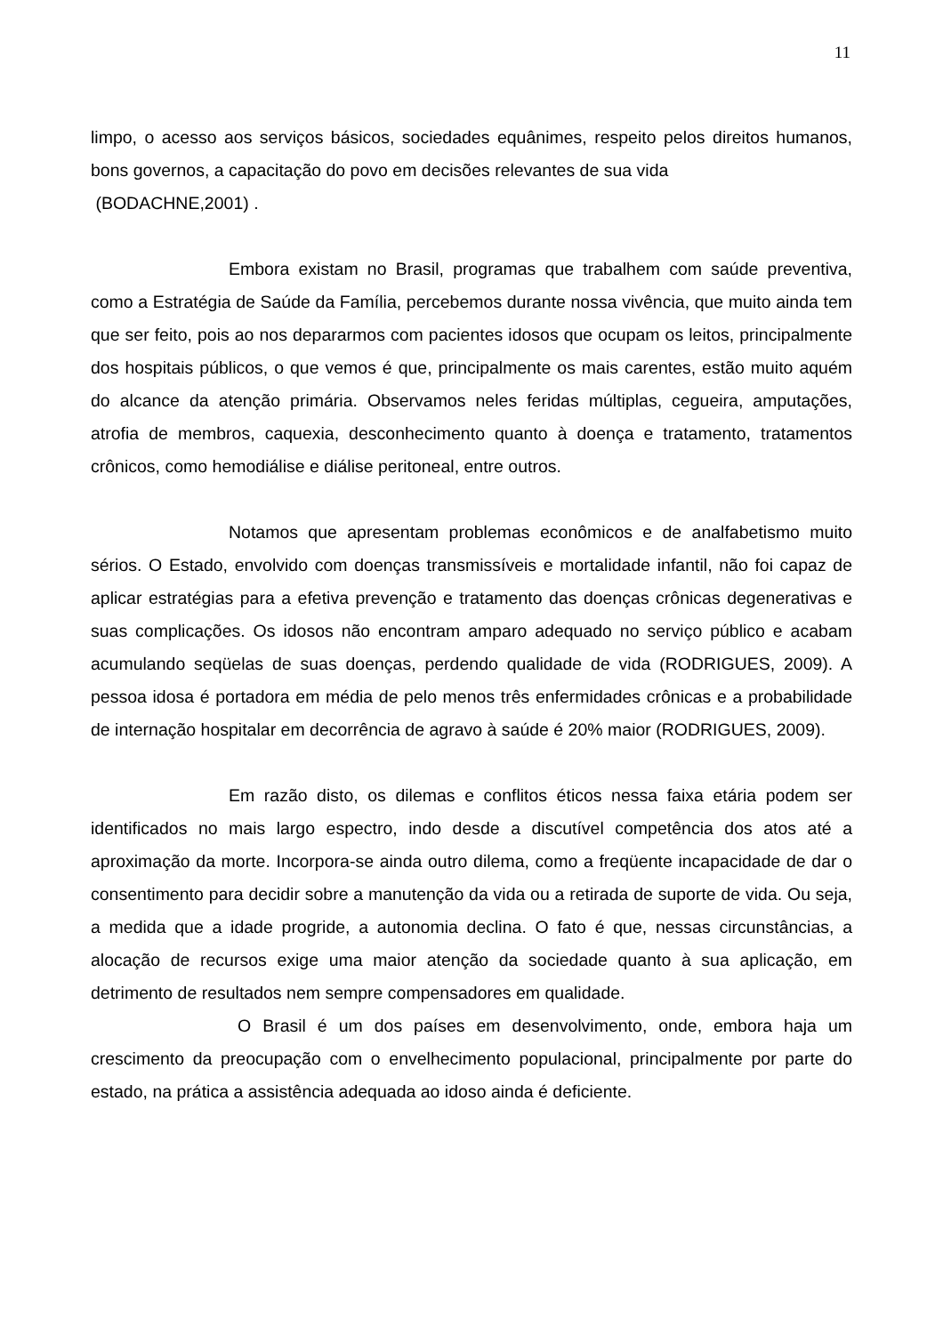11
limpo, o acesso aos serviços básicos, sociedades equânimes, respeito pelos direitos humanos, bons governos, a capacitação do povo em decisões relevantes de sua vida
(BODACHNE,2001) .
Embora existam no Brasil, programas que trabalhem com saúde preventiva, como a Estratégia de Saúde da Família, percebemos durante nossa vivência, que muito ainda tem que ser feito, pois ao nos depararmos com pacientes idosos que ocupam os leitos, principalmente dos hospitais públicos, o que vemos é que, principalmente os mais carentes, estão muito aquém do alcance da atenção primária. Observamos neles feridas múltiplas, cegueira, amputações, atrofia de membros, caquexia, desconhecimento quanto à doença e tratamento, tratamentos crônicos, como hemodiálise e diálise peritoneal, entre outros.
Notamos que apresentam problemas econômicos e de analfabetismo muito sérios. O Estado, envolvido com doenças transmissíveis e mortalidade infantil, não foi capaz de aplicar estratégias para a efetiva prevenção e tratamento das doenças crônicas degenerativas e suas complicações. Os idosos não encontram amparo adequado no serviço público e acabam acumulando seqüelas de suas doenças, perdendo qualidade de vida (RODRIGUES, 2009). A pessoa idosa é portadora em média de pelo menos três enfermidades crônicas e a probabilidade de internação hospitalar em decorrência de agravo à saúde é 20% maior (RODRIGUES, 2009).
Em razão disto, os dilemas e conflitos éticos nessa faixa etária podem ser identificados no mais largo espectro, indo desde a discutível competência dos atos até a aproximação da morte. Incorpora-se ainda outro dilema, como a freqüente incapacidade de dar o consentimento para decidir sobre a manutenção da vida ou a retirada de suporte de vida. Ou seja, a medida que a idade progride, a autonomia declina. O fato é que, nessas circunstâncias, a alocação de recursos exige uma maior atenção da sociedade quanto à sua aplicação, em detrimento de resultados nem sempre compensadores em qualidade.
O Brasil é um dos países em desenvolvimento, onde, embora haja um crescimento da preocupação com o envelhecimento populacional, principalmente por parte do estado, na prática a assistência adequada ao idoso ainda é deficiente.